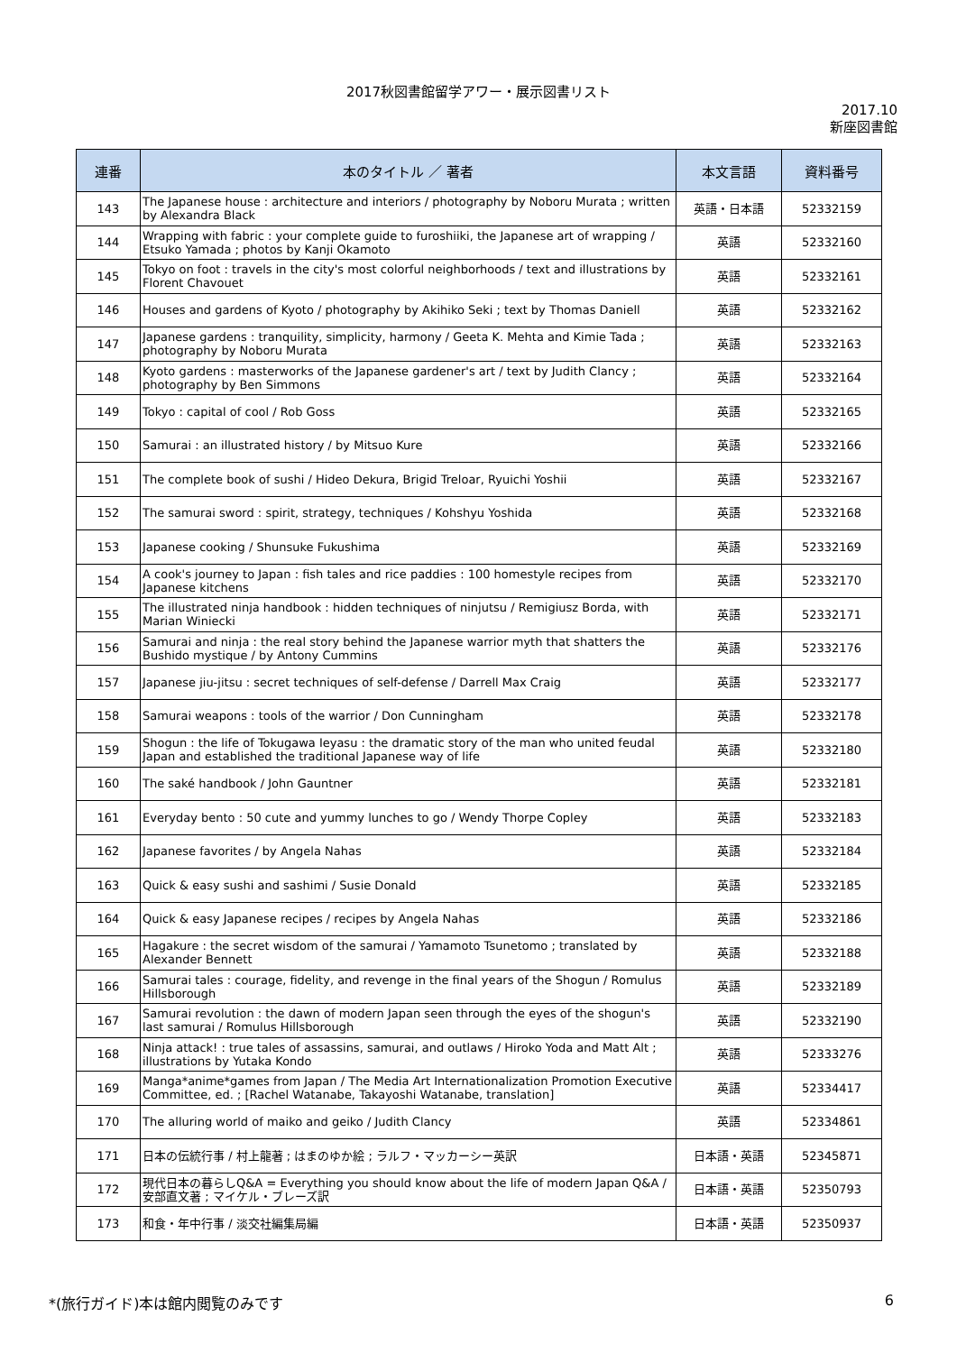2017秋図書館留学アワー・展示図書リスト
2017.10
新座図書館
| 連番 | 本のタイトル ／ 著者 | 本文言語 | 資料番号 |
| --- | --- | --- | --- |
| 143 | The Japanese house : architecture and interiors / photography by Noboru Murata ; written by Alexandra Black | 英語・日本語 | 52332159 |
| 144 | Wrapping with fabric : your complete guide to furoshiiki, the Japanese art of wrapping / Etsuko Yamada ; photos by Kanji Okamoto | 英語 | 52332160 |
| 145 | Tokyo on foot : travels in the city's most colorful neighborhoods / text and illustrations by Florent Chavouet | 英語 | 52332161 |
| 146 | Houses and gardens of Kyoto / photography by Akihiko Seki ; text by Thomas Daniell | 英語 | 52332162 |
| 147 | Japanese gardens : tranquility, simplicity, harmony / Geeta K. Mehta and Kimie Tada ; photography by Noboru Murata | 英語 | 52332163 |
| 148 | Kyoto gardens : masterworks of the Japanese gardener's art / text by Judith Clancy ; photography by Ben Simmons | 英語 | 52332164 |
| 149 | Tokyo : capital of cool / Rob Goss | 英語 | 52332165 |
| 150 | Samurai : an illustrated history / by Mitsuo Kure | 英語 | 52332166 |
| 151 | The complete book of sushi / Hideo Dekura, Brigid Treloar, Ryuichi Yoshii | 英語 | 52332167 |
| 152 | The samurai sword : spirit, strategy, techniques / Kohshyu Yoshida | 英語 | 52332168 |
| 153 | Japanese cooking / Shunsuke Fukushima | 英語 | 52332169 |
| 154 | A cook's journey to Japan : fish tales and rice paddies : 100 homestyle recipes from Japanese kitchens | 英語 | 52332170 |
| 155 | The illustrated ninja handbook : hidden techniques of ninjutsu / Remigiusz Borda, with Marian Winiecki | 英語 | 52332171 |
| 156 | Samurai and ninja : the real story behind the Japanese warrior myth that shatters the Bushido mystique / by Antony Cummins | 英語 | 52332176 |
| 157 | Japanese jiu-jitsu : secret techniques of self-defense / Darrell Max Craig | 英語 | 52332177 |
| 158 | Samurai weapons : tools of the warrior / Don Cunningham | 英語 | 52332178 |
| 159 | Shogun : the life of Tokugawa Ieyasu : the dramatic story of the man who united feudal Japan and established the traditional Japanese way of life | 英語 | 52332180 |
| 160 | The saké handbook / John Gauntner | 英語 | 52332181 |
| 161 | Everyday bento : 50 cute and yummy lunches to go / Wendy Thorpe Copley | 英語 | 52332183 |
| 162 | Japanese favorites / by Angela Nahas | 英語 | 52332184 |
| 163 | Quick & easy sushi and sashimi / Susie Donald | 英語 | 52332185 |
| 164 | Quick & easy Japanese recipes / recipes by Angela Nahas | 英語 | 52332186 |
| 165 | Hagakure : the secret wisdom of the samurai / Yamamoto Tsunetomo ; translated by Alexander Bennett | 英語 | 52332188 |
| 166 | Samurai tales : courage, fidelity, and revenge in the final years of the Shogun / Romulus Hillsborough | 英語 | 52332189 |
| 167 | Samurai revolution : the dawn of modern Japan seen through the eyes of the shogun's last samurai / Romulus Hillsborough | 英語 | 52332190 |
| 168 | Ninja attack! : true tales of assassins, samurai, and outlaws / Hiroko Yoda and Matt Alt ; illustrations by Yutaka Kondo | 英語 | 52333276 |
| 169 | Manga*anime*games from Japan / The Media Art Internationalization Promotion Executive Committee, ed. ; [Rachel Watanabe, Takayoshi Watanabe, translation] | 英語 | 52334417 |
| 170 | The alluring world of maiko and geiko / Judith Clancy | 英語 | 52334861 |
| 171 | 日本の伝統行事 / 村上龍著 ; はまのゆか絵 ; ラルフ・マッカーシー英訳 | 日本語・英語 | 52345871 |
| 172 | 現代日本の暮らしQ&A = Everything you should know about the life of modern Japan Q&A / 安部直文著 ; マイケル・ブレーズ訳 | 日本語・英語 | 52350793 |
| 173 | 和食・年中行事 / 淡交社編集局編 | 日本語・英語 | 52350937 |
*(旅行ガイド)本は館内閲覧のみです 6